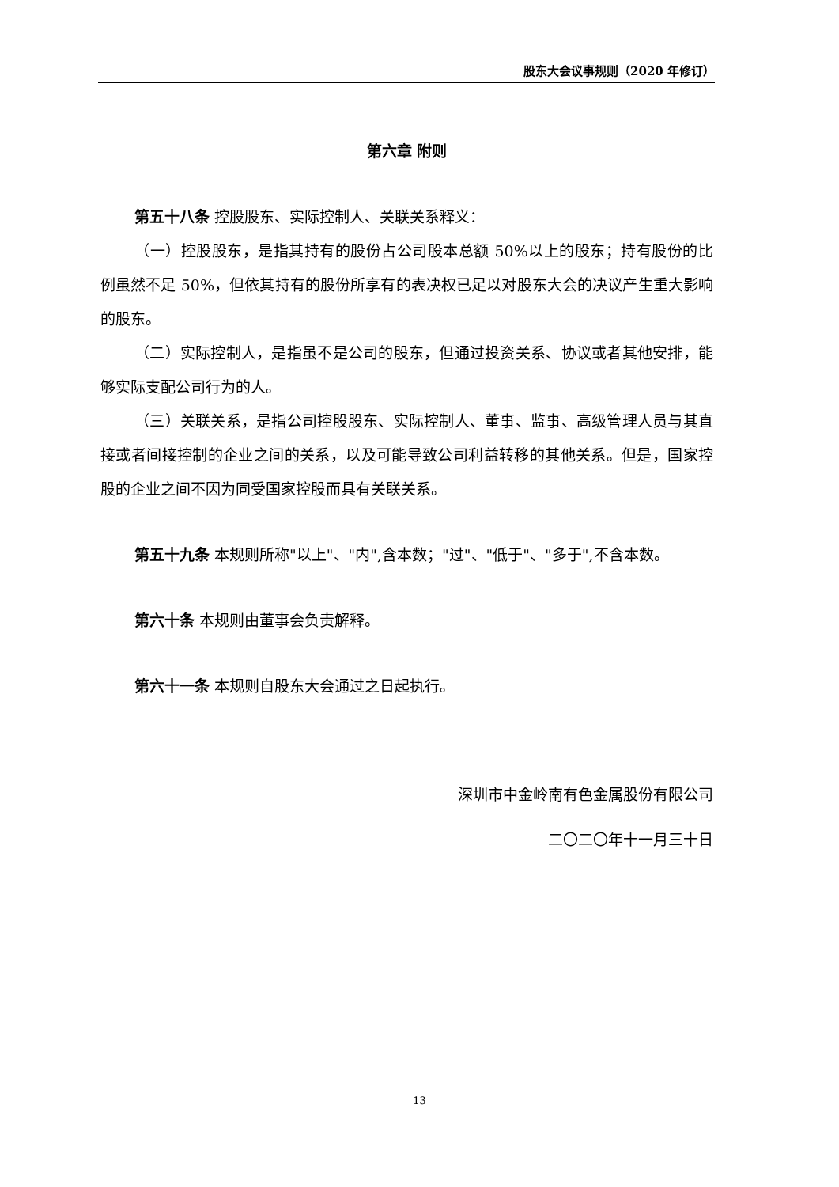股东大会议事规则（2020 年修订）
第六章 附则
第五十八条 控股股东、实际控制人、关联关系释义：
（一）控股股东，是指其持有的股份占公司股本总额 50%以上的股东；持有股份的比例虽然不足 50%，但依其持有的股份所享有的表决权已足以对股东大会的决议产生重大影响的股东。
（二）实际控制人，是指虽不是公司的股东，但通过投资关系、协议或者其他安排，能够实际支配公司行为的人。
（三）关联关系，是指公司控股股东、实际控制人、董事、监事、高级管理人员与其直接或者间接控制的企业之间的关系，以及可能导致公司利益转移的其他关系。但是，国家控股的企业之间不因为同受国家控股而具有关联关系。
第五十九条 本规则所称"以上"、"内",含本数；"过"、"低于"、"多于",不含本数。
第六十条 本规则由董事会负责解释。
第六十一条 本规则自股东大会通过之日起执行。
深圳市中金岭南有色金属股份有限公司
二〇二〇年十一月三十日
13